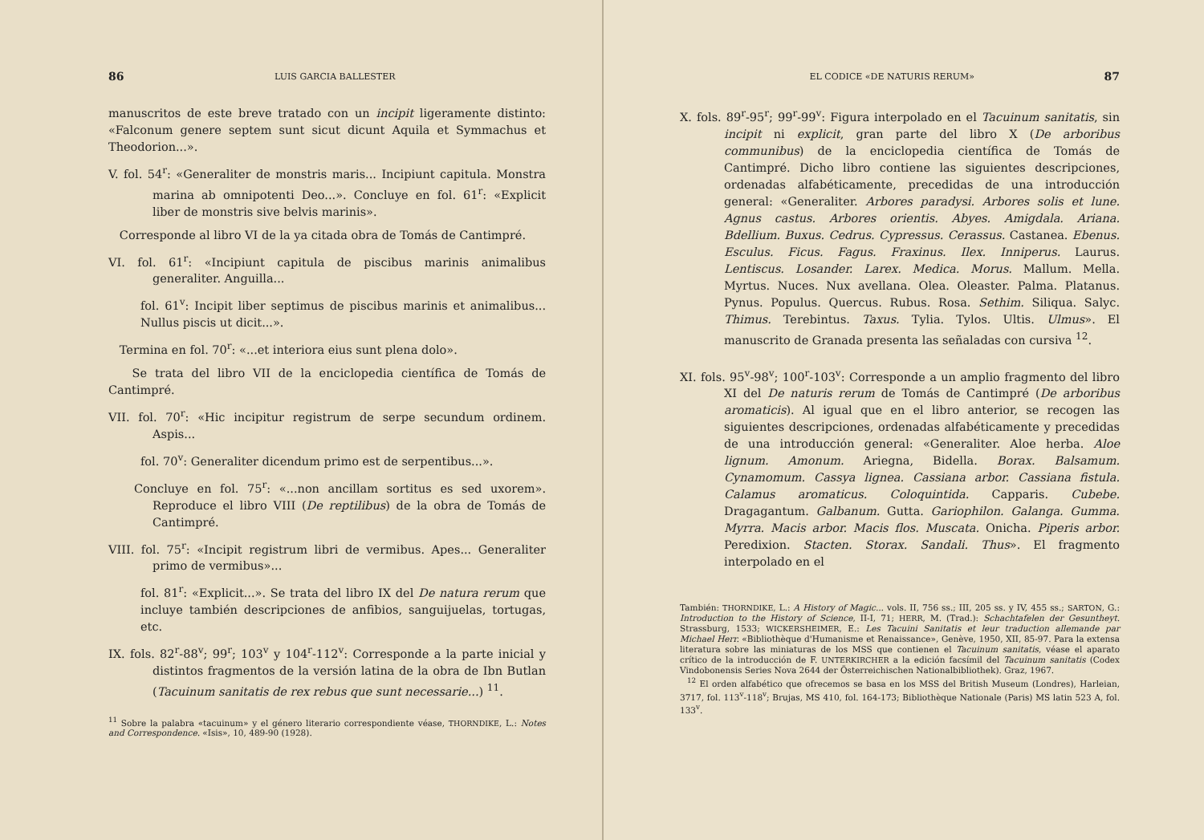86 LUIS GARCIA BALLESTER
manuscritos de este breve tratado con un incipit ligeramente distinto: «Falconum genere septem sunt sicut dicunt Aquila et Symmachus et Theodorion...».
V. fol. 54<sup>r</sup>: «Generaliter de monstris maris... Incipiunt capitula. Monstra marina ab omnipotenti Deo...». Concluye en fol. 61<sup>r</sup>: «Explicit liber de monstris sive belvis marinis».
Corresponde al libro VI de la ya citada obra de Tomás de Cantimpré.
VI. fol. 61<sup>r</sup>: «Incipiunt capitula de piscibus marinis animalibus generaliter. Anguilla...
fol. 61<sup>v</sup>: Incipit liber septimus de piscibus marinis et animalibus... Nullus piscis ut dicit...».
Termina en fol. 70<sup>r</sup>: «...et interiora eius sunt plena dolo».
Se trata del libro VII de la enciclopedia científica de Tomás de Cantimpré.
VII. fol. 70<sup>r</sup>: «Hic incipitur registrum de serpe secundum ordinem. Aspis...
fol. 70<sup>v</sup>: Generaliter dicendum primo est de serpentibus...».
Concluye en fol. 75<sup>r</sup>: «...non ancillam sortitus es sed uxorem». Reproduce el libro VIII (De reptilibus) de la obra de Tomás de Cantimpré.
VIII. fol. 75<sup>r</sup>: «Incipit registrum libri de vermibus. Apes... Generaliter primo de vermibus»...
fol. 81<sup>r</sup>: «Explicit...». Se trata del libro IX del De natura rerum que incluye también descripciones de anfibios, sanguijuelas, tortugas, etc.
IX. fols. 82<sup>r</sup>-88<sup>v</sup>; 99<sup>r</sup>; 103<sup>v</sup> y 104<sup>r</sup>-112<sup>v</sup>: Corresponde a la parte inicial y distintos fragmentos de la versión latina de la obra de Ibn Butlan (Tacuinum sanitatis de rex rebus que sunt necessarie...) <sup>11</sup>.
<sup>11</sup> Sobre la palabra «tacuinum» y el género literario correspondiente véase, THORNDIKE, L.: Notes and Correspondence. «Isis», 10, 489-90 (1928).
EL CODICE «DE NATURIS RERUM» 87
X. fols. 89<sup>r</sup>-95<sup>r</sup>; 99<sup>r</sup>-99<sup>v</sup>: Figura interpolado en el Tacuinum sanitatis, sin incipit ni explicit, gran parte del libro X (De arboribus communibus) de la enciclopedia científica de Tomás de Cantimpré. Dicho libro contiene las siguientes descripciones, ordenadas alfabéticamente, precedidas de una introducción general: «Generaliter. Arbores paradysi. Arbores solis et lune. Agnus castus. Arbores orientis. Abyes. Amigdala. Ariana. Bdellium. Buxus. Cedrus. Cypressus. Cerassus. Castanea. Ebenus. Esculus. Ficus. Fagus. Fraxinus. Ilex. Inniperus. Laurus. Lentiscus. Losander. Larex. Medica. Morus. Mallum. Mella. Myrtus. Nuces. Nux avellana. Olea. Oleaster. Palma. Platanus. Pynus. Populus. Quercus. Rubus. Rosa. Sethim. Siliqua. Salyc. Thimus. Terebintus. Taxus. Tylia. Tylos. Ultis. Ulmus». El manuscrito de Granada presenta las señaladas con cursiva <sup>12</sup>.
XI. fols. 95<sup>v</sup>-98<sup>v</sup>; 100<sup>r</sup>-103<sup>v</sup>: Corresponde a un amplio fragmento del libro XI del De naturis rerum de Tomás de Cantimpré (De arboribus aromaticis). Al igual que en el libro anterior, se recogen las siguientes descripciones, ordenadas alfabéticamente y precedidas de una introducción general: «Generaliter. Aloe herba. Aloe lignum. Amonum. Ariegna, Bidella. Borax. Balsamum. Cynamomum. Cassya lignea. Cassiana arbor. Cassiana fistula. Calamus aromaticus. Coloquintida. Capparis. Cubebe. Dragagantum. Galbanum. Gutta. Gariophilon. Galanga. Gumma. Myrra. Macis arbor. Macis flos. Muscata. Onicha. Piperis arbor. Peredixion. Stacten. Storax. Sandali. Thus». El fragmento interpolado en el
También: THORNDIKE, L.: A History of Magic... vols. II, 756 ss.; III, 205 ss. y IV, 455 ss.; SARTON, G.: Introduction to the History of Science, II-I, 71; HERR, M. (Trad.): Schachtafelen der Gesuntheyt. Strassburg, 1533; WICKERSHEIMER, E.: Les Tacuini Sanitatis et leur traduction allemande par Michael Herr. «Bibliothèque d'Humanisme et Renaissance», Genève, 1950, XII, 85-97. Para la extensa literatura sobre las miniaturas de los MSS que contienen el Tacuinum sanitatis, véase el aparato crítico de la introducción de F. UNTERKIRCHER a la edición facsímil del Tacuinum sanitatis (Codex Vindobonensis Series Nova 2644 der Österreichischen Nationalbibliothek). Graz, 1967.
<sup>12</sup> El orden alfabético que ofrecemos se basa en los MSS del British Museum (Londres), Harleian, 3717, fol. 113<sup>v</sup>-118<sup>v</sup>; Brujas, MS 410, fol. 164-173; Bibliothèque Nationale (Paris) MS latin 523 A, fol. 133<sup>v</sup>.